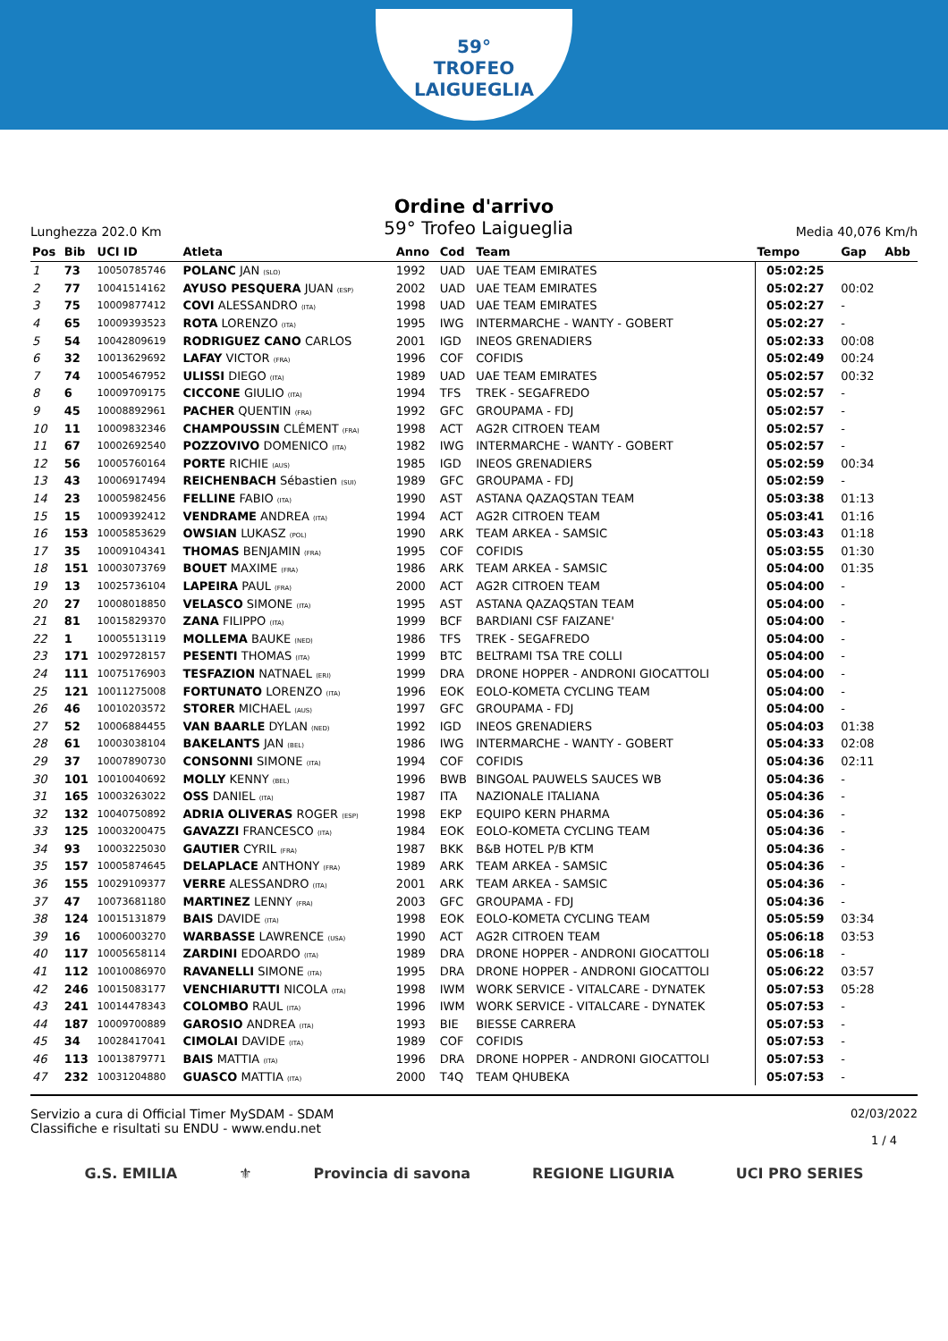59°
TROFEO LAIGUEGLIA
Ordine d'arrivo
Lunghezza 202.0 Km 59° Trofeo Laigueglia Media 40,076 Km/h
| Pos | Bib | UCI ID | Atleta | Anno | Cod | Team | Tempo | Gap | Abb |
| --- | --- | --- | --- | --- | --- | --- | --- | --- | --- |
| 1 | 73 | 10050785746 | POLANC JAN (SLO) | 1992 | UAD | UAE TEAM EMIRATES | 05:02:25 | | |
| 2 | 77 | 10041514162 | AYUSO PESQUERA JUAN (ESP) | 2002 | UAD | UAE TEAM EMIRATES | 05:02:27 | 00:02 | |
| 3 | 75 | 10009877412 | COVI ALESSANDRO (ITA) | 1998 | UAD | UAE TEAM EMIRATES | 05:02:27 | - | |
| 4 | 65 | 10009393523 | ROTA LORENZO (ITA) | 1995 | IWG | INTERMARCHE - WANTY - GOBERT | 05:02:27 | - | |
| 5 | 54 | 10042809619 | RODRIGUEZ CANO CARLOS | 2001 | IGD | INEOS GRENADIERS | 05:02:33 | 00:08 | |
| 6 | 32 | 10013629692 | LAFAY VICTOR (FRA) | 1996 | COF | COFIDIS | 05:02:49 | 00:24 | |
| 7 | 74 | 10005467952 | ULISSI DIEGO (ITA) | 1989 | UAD | UAE TEAM EMIRATES | 05:02:57 | 00:32 | |
| 8 | 6 | 10009709175 | CICCONE GIULIO (ITA) | 1994 | TFS | TREK - SEGAFREDO | 05:02:57 | - | |
| 9 | 45 | 10008892961 | PACHER QUENTIN (FRA) | 1992 | GFC | GROUPAMA - FDJ | 05:02:57 | - | |
| 10 | 11 | 10009832346 | CHAMPOUSSIN CLÉMENT (FRA) | 1998 | ACT | AG2R CITROEN TEAM | 05:02:57 | - | |
| 11 | 67 | 10002692540 | POZZOVIVO DOMENICO (ITA) | 1982 | IWG | INTERMARCHE - WANTY - GOBERT | 05:02:57 | - | |
| 12 | 56 | 10005760164 | PORTE RICHIE (AUS) | 1985 | IGD | INEOS GRENADIERS | 05:02:59 | 00:34 | |
| 13 | 43 | 10006917494 | REICHENBACH Sébastien (SUI) | 1989 | GFC | GROUPAMA - FDJ | 05:02:59 | - | |
| 14 | 23 | 10005982456 | FELLINE FABIO (ITA) | 1990 | AST | ASTANA QAZAQSTAN TEAM | 05:03:38 | 01:13 | |
| 15 | 15 | 10009392412 | VENDRAME ANDREA (ITA) | 1994 | ACT | AG2R CITROEN TEAM | 05:03:41 | 01:16 | |
| 16 | 153 | 10005853629 | OWSIAN LUKASZ (POL) | 1990 | ARK | TEAM ARKEA - SAMSIC | 05:03:43 | 01:18 | |
| 17 | 35 | 10009104341 | THOMAS BENJAMIN (FRA) | 1995 | COF | COFIDIS | 05:03:55 | 01:30 | |
| 18 | 151 | 10003073769 | BOUET MAXIME (FRA) | 1986 | ARK | TEAM ARKEA - SAMSIC | 05:04:00 | 01:35 | |
| 19 | 13 | 10025736104 | LAPEIRA PAUL (FRA) | 2000 | ACT | AG2R CITROEN TEAM | 05:04:00 | - | |
| 20 | 27 | 10008018850 | VELASCO SIMONE (ITA) | 1995 | AST | ASTANA QAZAQSTAN TEAM | 05:04:00 | - | |
| 21 | 81 | 10015829370 | ZANA FILIPPO (ITA) | 1999 | BCF | BARDIANI CSF FAIZANE' | 05:04:00 | - | |
| 22 | 1 | 10005513119 | MOLLEMA BAUKE (NED) | 1986 | TFS | TREK - SEGAFREDO | 05:04:00 | - | |
| 23 | 171 | 10029728157 | PESENTI THOMAS (ITA) | 1999 | BTC | BELTRAMI TSA TRE COLLI | 05:04:00 | - | |
| 24 | 111 | 10075176903 | TESFAZION NATNAEL (ERI) | 1999 | DRA | DRONE HOPPER - ANDRONI GIOCATTOLI | 05:04:00 | - | |
| 25 | 121 | 10011275008 | FORTUNATO LORENZO (ITA) | 1996 | EOK | EOLO-KOMETA CYCLING TEAM | 05:04:00 | - | |
| 26 | 46 | 10010203572 | STORER MICHAEL (AUS) | 1997 | GFC | GROUPAMA - FDJ | 05:04:00 | - | |
| 27 | 52 | 10006884455 | VAN BAARLE DYLAN (NED) | 1992 | IGD | INEOS GRENADIERS | 05:04:03 | 01:38 | |
| 28 | 61 | 10003038104 | BAKELANTS JAN (BEL) | 1986 | IWG | INTERMARCHE - WANTY - GOBERT | 05:04:33 | 02:08 | |
| 29 | 37 | 10007890730 | CONSONNI SIMONE (ITA) | 1994 | COF | COFIDIS | 05:04:36 | 02:11 | |
| 30 | 101 | 10010040692 | MOLLY KENNY (BEL) | 1996 | BWB | BINGOAL PAUWELS SAUCES WB | 05:04:36 | - | |
| 31 | 165 | 10003263022 | OSS DANIEL (ITA) | 1987 | ITA | NAZIONALE ITALIANA | 05:04:36 | - | |
| 32 | 132 | 10040750892 | ADRIA OLIVERAS ROGER (ESP) | 1998 | EKP | EQUIPO KERN PHARMA | 05:04:36 | - | |
| 33 | 125 | 10003200475 | GAVAZZI FRANCESCO (ITA) | 1984 | EOK | EOLO-KOMETA CYCLING TEAM | 05:04:36 | - | |
| 34 | 93 | 10003225030 | GAUTIER CYRIL (FRA) | 1987 | BKK | B&B HOTEL P/B KTM | 05:04:36 | - | |
| 35 | 157 | 10005874645 | DELAPLACE ANTHONY (FRA) | 1989 | ARK | TEAM ARKEA - SAMSIC | 05:04:36 | - | |
| 36 | 155 | 10029109377 | VERRE ALESSANDRO (ITA) | 2001 | ARK | TEAM ARKEA - SAMSIC | 05:04:36 | - | |
| 37 | 47 | 10073681180 | MARTINEZ LENNY (FRA) | 2003 | GFC | GROUPAMA - FDJ | 05:04:36 | - | |
| 38 | 124 | 10015131879 | BAIS DAVIDE (ITA) | 1998 | EOK | EOLO-KOMETA CYCLING TEAM | 05:05:59 | 03:34 | |
| 39 | 16 | 10006003270 | WARBASSE LAWRENCE (USA) | 1990 | ACT | AG2R CITROEN TEAM | 05:06:18 | 03:53 | |
| 40 | 117 | 10005658114 | ZARDINI EDOARDO (ITA) | 1989 | DRA | DRONE HOPPER - ANDRONI GIOCATTOLI | 05:06:18 | - | |
| 41 | 112 | 10010086970 | RAVANELLI SIMONE (ITA) | 1995 | DRA | DRONE HOPPER - ANDRONI GIOCATTOLI | 05:06:22 | 03:57 | |
| 42 | 246 | 10015083177 | VENCHIARUTTI NICOLA (ITA) | 1998 | IWM | WORK SERVICE - VITALCARE - DYNATEK | 05:07:53 | 05:28 | |
| 43 | 241 | 10014478343 | COLOMBO RAUL (ITA) | 1996 | IWM | WORK SERVICE - VITALCARE - DYNATEK | 05:07:53 | - | |
| 44 | 187 | 10009700889 | GAROSIO ANDREA (ITA) | 1993 | BIE | BIESSE CARRERA | 05:07:53 | - | |
| 45 | 34 | 10028417041 | CIMOLAI DAVIDE (ITA) | 1989 | COF | COFIDIS | 05:07:53 | - | |
| 46 | 113 | 10013879771 | BAIS MATTIA (ITA) | 1996 | DRA | DRONE HOPPER - ANDRONI GIOCATTOLI | 05:07:53 | - | |
| 47 | 232 | 10031204880 | GUASCO MATTIA (ITA) | 2000 | T4Q | TEAM QHUBEKA | 05:07:53 | - | |
Servizio a cura di Official Timer MySDAM - SDAM
Classifiche e risultati su ENDU - www.endu.net
02/03/2022
1 / 4
G.S. EMILIA ⚜ Provincia di savona REGIONE LIGURIA UCI PRO SERIES